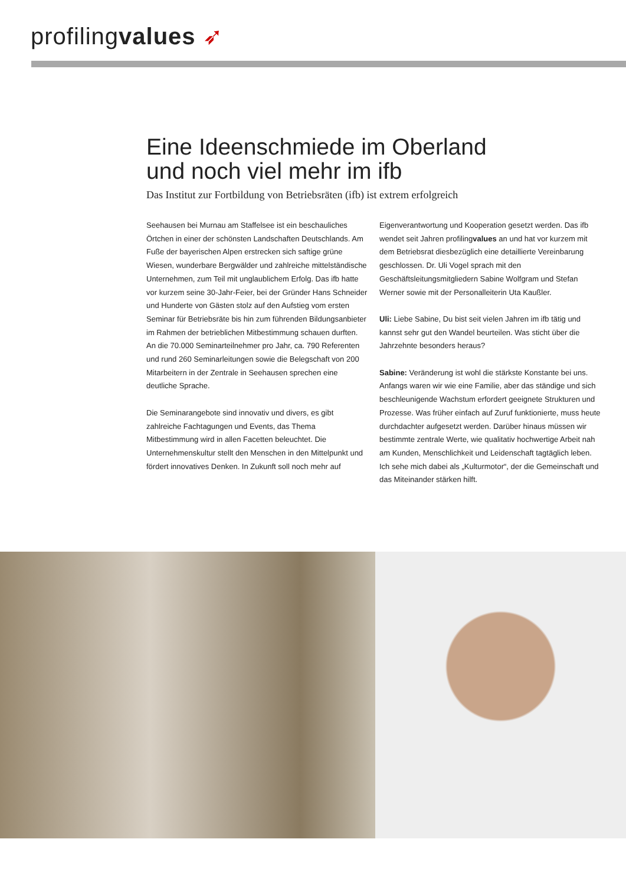profilingvalues ➶
Eine Ideenschmiede im Oberland
und noch viel mehr im ifb
Das Institut zur Fortbildung von Betriebsräten (ifb) ist extrem erfolgreich
Seehausen bei Murnau am Staffelsee ist ein beschauliches Örtchen in einer der schönsten Landschaften Deutschlands. Am Fuße der bayerischen Alpen erstrecken sich saftige grüne Wiesen, wunderbare Bergwälder und zahlreiche mittelständische Unternehmen, zum Teil mit unglaublichem Erfolg. Das ifb hatte vor kurzem seine 30-Jahr-Feier, bei der Gründer Hans Schneider und Hunderte von Gästen stolz auf den Aufstieg vom ersten Seminar für Betriebsräte bis hin zum führenden Bildungsanbieter im Rahmen der betrieblichen Mitbestimmung schauen durften. An die 70.000 Seminarteilnehmer pro Jahr, ca. 790 Referenten und rund 260 Seminarleitungen sowie die Belegschaft von 200 Mitarbeitern in der Zentrale in Seehausen sprechen eine deutliche Sprache.
Die Seminarangebote sind innovativ und divers, es gibt zahlreiche Fachtagungen und Events, das Thema Mitbestimmung wird in allen Facetten beleuchtet. Die Unternehmenskultur stellt den Menschen in den Mittelpunkt und fördert innovatives Denken. In Zukunft soll noch mehr auf Eigenverantwortung und Kooperation gesetzt werden. Das ifb wendet seit Jahren profilingvalues an und hat vor kurzem mit dem Betriebsrat diesbezüglich eine detaillierte Vereinbarung geschlossen. Dr. Uli Vogel sprach mit den Geschäftsleitungsmitgliedern Sabine Wolfgram und Stefan Werner sowie mit der Personalleiterin Uta Kaußler.
Uli: Liebe Sabine, Du bist seit vielen Jahren im ifb tätig und kannst sehr gut den Wandel beurteilen. Was sticht über die Jahrzehnte besonders heraus?
Sabine: Veränderung ist wohl die stärkste Konstante bei uns. Anfangs waren wir wie eine Familie, aber das ständige und sich beschleunigende Wachstum erfordert geeignete Strukturen und Prozesse. Was früher einfach auf Zuruf funktionierte, muss heute durchdachter aufgesetzt werden. Darüber hinaus müssen wir bestimmte zentrale Werte, wie qualitativ hochwertige Arbeit nah am Kunden, Menschlichkeit und Leidenschaft tagtäglich leben. Ich sehe mich dabei als „Kulturmotor“, der die Gemeinschaft und das Miteinander stärken hilft.